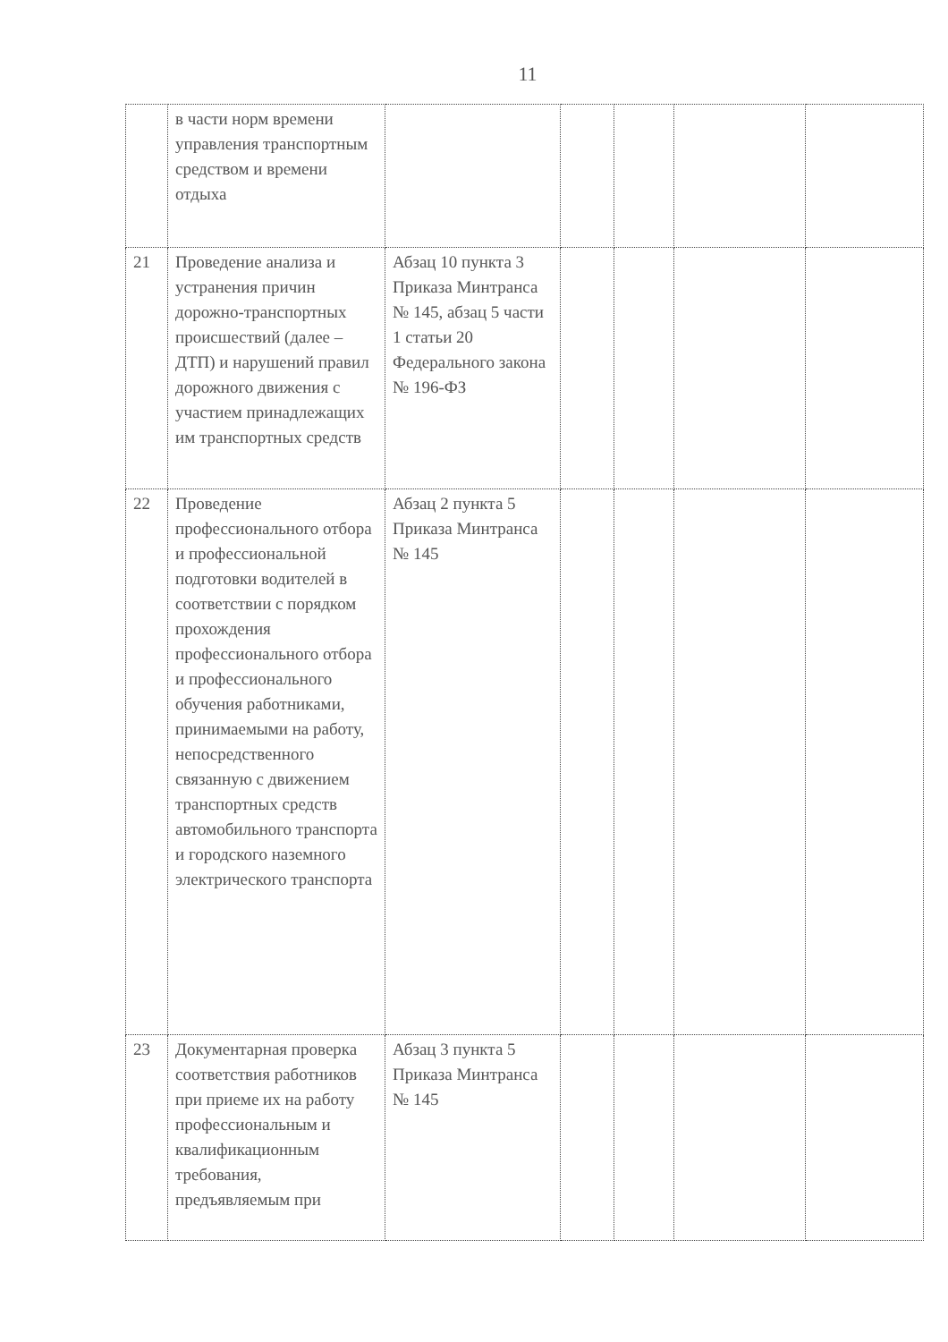11
| | в части норм времени управления транспортным средством и времени отдыха | | | | | |
| 21 | Проведение анализа и устранения причин дорожно-транспортных происшествий (далее – ДТП) и нарушений правил дорожного движения с участием принадлежащих им транспортных средств | Абзац 10 пункта 3 Приказа Минтранса № 145, абзац 5 части 1 статьи 20 Федерального закона № 196-ФЗ | | | | |
| 22 | Проведение профессионального отбора и профессиональной подготовки водителей в соответствии с порядком прохождения профессионального отбора и профессионального обучения работниками, принимаемыми на работу, непосредственного связанную с движением транспортных средств автомобильного транспорта и городского наземного электрического транспорта | Абзац 2 пункта 5 Приказа Минтранса № 145 | | | | |
| 23 | Документарная проверка соответствия работников при приеме их на работу профессиональным и квалификационным требования, предъявляемым при | Абзац 3 пункта 5 Приказа Минтранса № 145 | | | | |